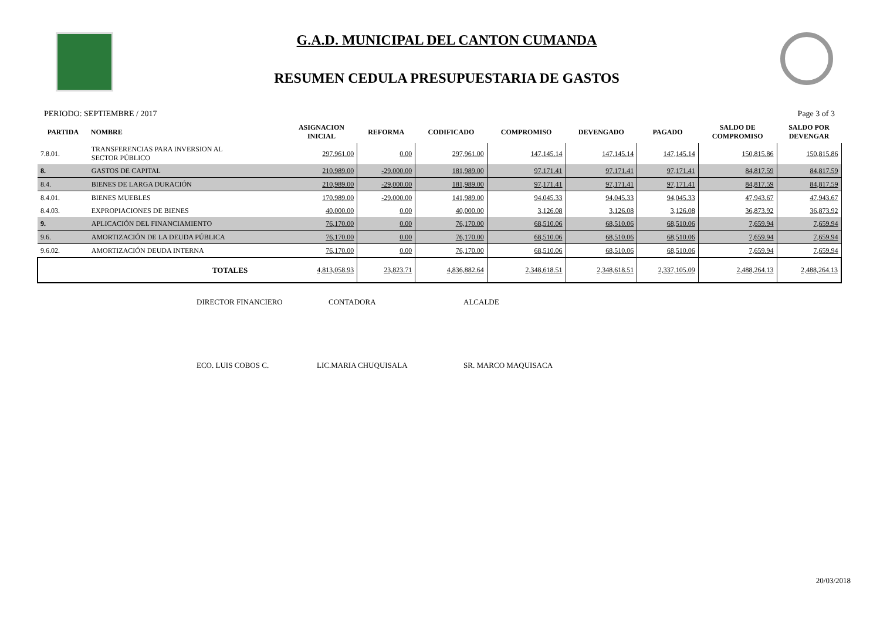G.A.D. MUNICIPAL DEL CANTON CUMANDA
RESUMEN CEDULA PRESUPUESTARIA DE GASTOS
PERIODO: SEPTIEMBRE / 2017 Page 3 of 3
| PARTIDA | NOMBRE | ASIGNACION INICIAL | REFORMA | CODIFICADO | COMPROMISO | DEVENGADO | PAGADO | SALDO DE COMPROMISO | SALDO POR DEVENGAR |
| --- | --- | --- | --- | --- | --- | --- | --- | --- | --- |
| 7.8.01. | TRANSFERENCIAS PARA INVERSION AL SECTOR PÚBLICO | 297,961.00 | 0.00 | 297,961.00 | 147,145.14 | 147,145.14 | 147,145.14 | 150,815.86 | 150,815.86 |
| 8. | GASTOS DE CAPITAL | 210,989.00 | -29,000.00 | 181,989.00 | 97,171.41 | 97,171.41 | 97,171.41 | 84,817.59 | 84,817.59 |
| 8.4. | BIENES DE LARGA DURACIÓN | 210,989.00 | -29,000.00 | 181,989.00 | 97,171.41 | 97,171.41 | 97,171.41 | 84,817.59 | 84,817.59 |
| 8.4.01. | BIENES MUEBLES | 170,989.00 | -29,000.00 | 141,989.00 | 94,045.33 | 94,045.33 | 94,045.33 | 47,943.67 | 47,943.67 |
| 8.4.03. | EXPROPIACIONES DE BIENES | 40,000.00 | 0.00 | 40,000.00 | 3,126.08 | 3,126.08 | 3,126.08 | 36,873.92 | 36,873.92 |
| 9. | APLICACIÓN DEL FINANCIAMIENTO | 76,170.00 | 0.00 | 76,170.00 | 68,510.06 | 68,510.06 | 68,510.06 | 7,659.94 | 7,659.94 |
| 9.6. | AMORTIZACIÓN DE LA DEUDA PÚBLICA | 76,170.00 | 0.00 | 76,170.00 | 68,510.06 | 68,510.06 | 68,510.06 | 7,659.94 | 7,659.94 |
| 9.6.02. | AMORTIZACIÓN DEUDA INTERNA | 76,170.00 | 0.00 | 76,170.00 | 68,510.06 | 68,510.06 | 68,510.06 | 7,659.94 | 7,659.94 |
| | TOTALES | 4,813,058.93 | 23,823.71 | 4,836,882.64 | 2,348,618.51 | 2,348,618.51 | 2,337,105.09 | 2,488,264.13 | 2,488,264.13 |
DIRECTOR FINANCIERO CONTADORA ALCALDE
ECO. LUIS COBOS C. LIC.MARIA CHUQUISALA SR. MARCO MAQUISACA
20/03/2018